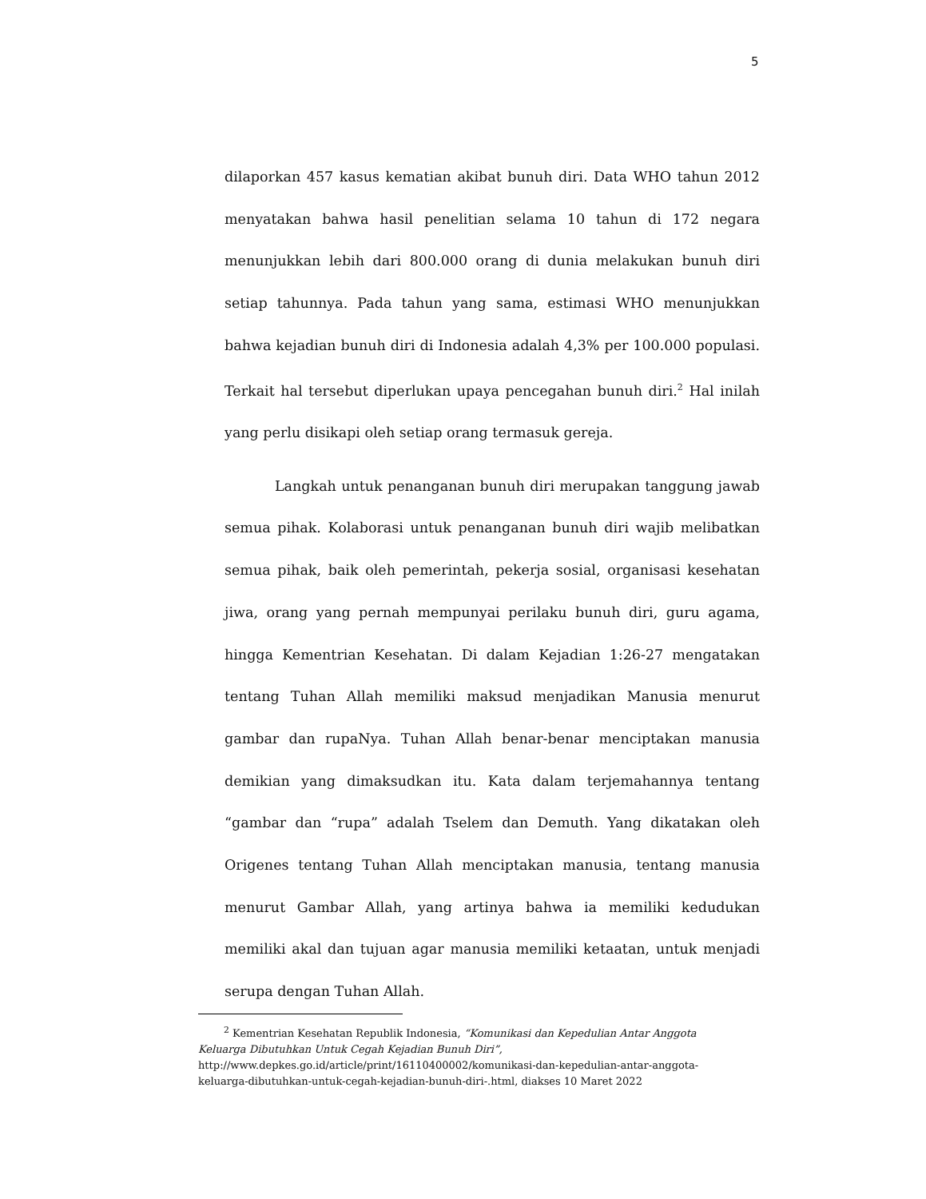5
dilaporkan 457 kasus kematian akibat bunuh diri. Data WHO tahun 2012 menyatakan bahwa hasil penelitian selama 10 tahun di 172 negara menunjukkan lebih dari 800.000 orang di dunia melakukan bunuh diri setiap tahunnya. Pada tahun yang sama, estimasi WHO menunjukkan bahwa kejadian bunuh diri di Indonesia adalah 4,3% per 100.000 populasi. Terkait hal tersebut diperlukan upaya pencegahan bunuh diri.<sup>2</sup> Hal inilah yang perlu disikapi oleh setiap orang termasuk gereja.
Langkah untuk penanganan bunuh diri merupakan tanggung jawab semua pihak. Kolaborasi untuk penanganan bunuh diri wajib melibatkan semua pihak, baik oleh pemerintah, pekerja sosial, organisasi kesehatan jiwa, orang yang pernah mempunyai perilaku bunuh diri, guru agama, hingga Kementrian Kesehatan. Di dalam Kejadian 1:26-27 mengatakan tentang Tuhan Allah memiliki maksud menjadikan Manusia menurut gambar dan rupaNya. Tuhan Allah benar-benar menciptakan manusia demikian yang dimaksudkan itu. Kata dalam terjemahannya tentang “gambar dan “rupa” adalah Tselem dan Demuth. Yang dikatakan oleh Origenes tentang Tuhan Allah menciptakan manusia, tentang manusia menurut Gambar Allah, yang artinya bahwa ia memiliki kedudukan memiliki akal dan tujuan agar manusia memiliki ketaatan, untuk menjadi serupa dengan Tuhan Allah.
<sup>2</sup> Kementrian Kesehatan Republik Indonesia, “Komunikasi dan Kepedulian Antar Anggota Keluarga Dibutuhkan Untuk Cegah Kejadian Bunuh Diri”, http://www.depkes.go.id/article/print/16110400002/komunikasi-dan-kepedulian-antar-anggota-keluarga-dibutuhkan-untuk-cegah-kejadian-bunuh-diri-.html, diakses 10 Maret 2022